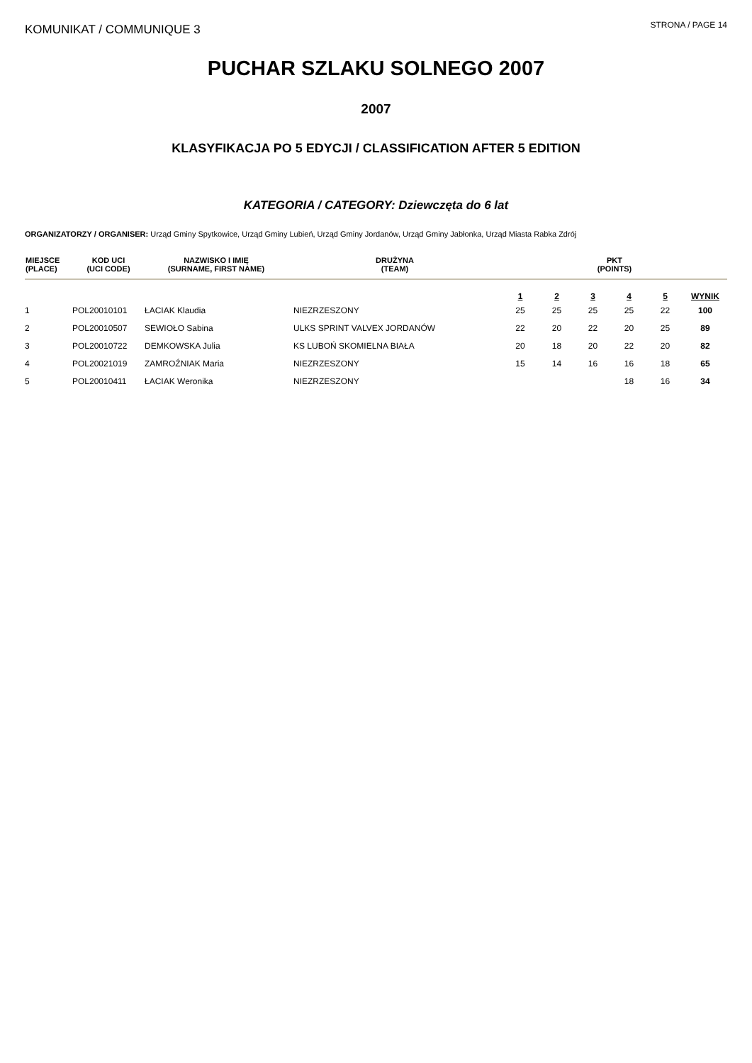KOMUNIKAT / COMMUNIQUE 3
STRONA / PAGE 14
PUCHAR SZLAKU SOLNEGO 2007
2007
KLASYFIKACJA PO 5 EDYCJI / CLASSIFICATION AFTER 5 EDITION
KATEGORIA / CATEGORY: Dziewczęta do 6 lat
ORGANIZATORZY / ORGANISER: Urząd Gminy Spytkowice, Urząd Gminy Lubień, Urząd Gminy Jordanów, Urząd Gminy Jabłonka, Urząd Miasta Rabka Zdrój
| MIEJSCE (PLACE) | KOD UCI (UCI CODE) | NAZWISKO I IMIĘ (SURNAME, FIRST NAME) | DRUŻYNA (TEAM) | PKT (POINTS) | | | | | |
| --- | --- | --- | --- | --- | --- | --- | --- | --- | --- |
| | | | | 1 | 2 | 3 | 4 | 5 | WYNIK |
| 1 | POL20010101 | ŁACIAK Klaudia | NIEZRZESZONY | 25 | 25 | 25 | 25 | 22 | 100 |
| 2 | POL20010507 | SEWIOŁO Sabina | ULKS SPRINT VALVEX JORDANÓW | 22 | 20 | 22 | 20 | 25 | 89 |
| 3 | POL20010722 | DEMKOWSKA Julia | KS LUBOŃ SKOMIELNA BIAŁA | 20 | 18 | 20 | 22 | 20 | 82 |
| 4 | POL20021019 | ZAMROŹNIAK Maria | NIEZRZESZONY | 15 | 14 | 16 | 16 | 18 | 65 |
| 5 | POL20010411 | ŁACIAK Weronika | NIEZRZESZONY | | | | 18 | 16 | 34 |